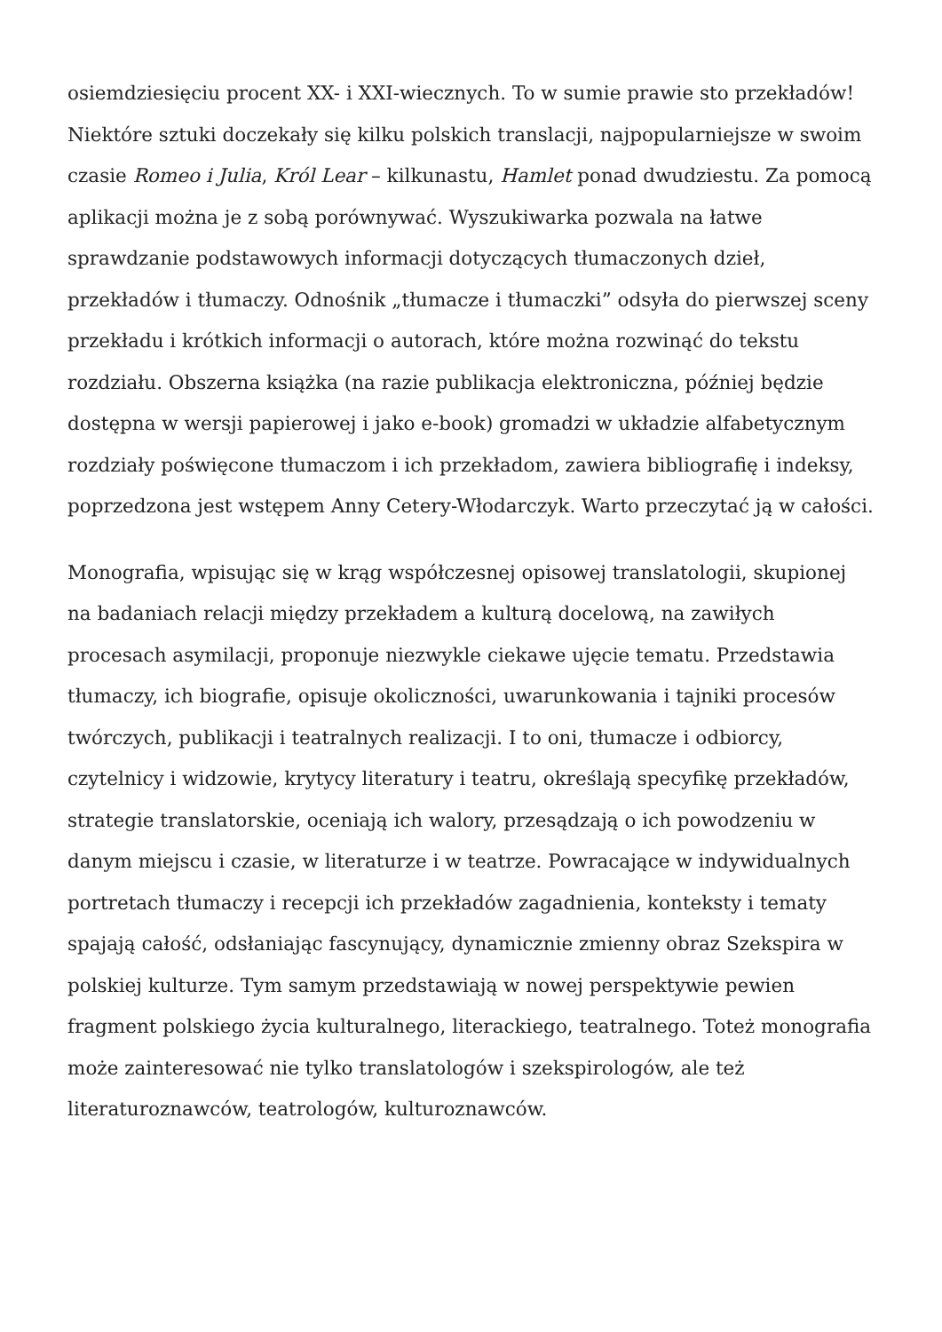osiemdziesięciu procent XX- i XXI-wiecznych. To w sumie prawie sto przekładów! Niektóre sztuki doczekały się kilku polskich translacji, najpopularniejsze w swoim czasie Romeo i Julia, Król Lear – kilkunastu, Hamlet ponad dwudziestu. Za pomocą aplikacji można je z sobą porównywać. Wyszukiwarka pozwala na łatwe sprawdzanie podstawowych informacji dotyczących tłumaczonych dzieł, przekładów i tłumaczy. Odnośnik „tłumacze i tłumaczki” odsyła do pierwszej sceny przekładu i krótkich informacji o autorach, które można rozwinąć do tekstu rozdziału. Obszerna książka (na razie publikacja elektroniczna, później będzie dostępna w wersji papierowej i jako e-book) gromadzi w układzie alfabetycznym rozdziały poświęcone tłumaczom i ich przekładom, zawiera bibliografię i indeksy, poprzedzona jest wstępem Anny Cetery-Włodarczyk. Warto przeczytać ją w całości.
Monografia, wpisując się w krąg współczesnej opisowej translatologii, skupionej na badaniach relacji między przekładem a kulturą docelową, na zawiłych procesach asymilacji, proponuje niezwykle ciekawe ujęcie tematu. Przedstawia tłumaczy, ich biografie, opisuje okoliczności, uwarunkowania i tajniki procesów twórczych, publikacji i teatralnych realizacji. I to oni, tłumacze i odbiorcy, czytelnicy i widzowie, krytycy literatury i teatru, określają specyfikę przekładów, strategie translatorskie, oceniają ich walory, przesądzają o ich powodzeniu w danym miejscu i czasie, w literaturze i w teatrze. Powracające w indywidualnych portretach tłumaczy i recepcji ich przekładów zagadnienia, konteksty i tematy spajają całość, odsłaniając fascynujący, dynamicznie zmienny obraz Szekspira w polskiej kulturze. Tym samym przedstawiają w nowej perspektywie pewien fragment polskiego życia kulturalnego, literackiego, teatralnego. Toteż monografia może zainteresować nie tylko translatologów i szekspirologów, ale też literaturoznawców, teatrologów, kulturoznawców.